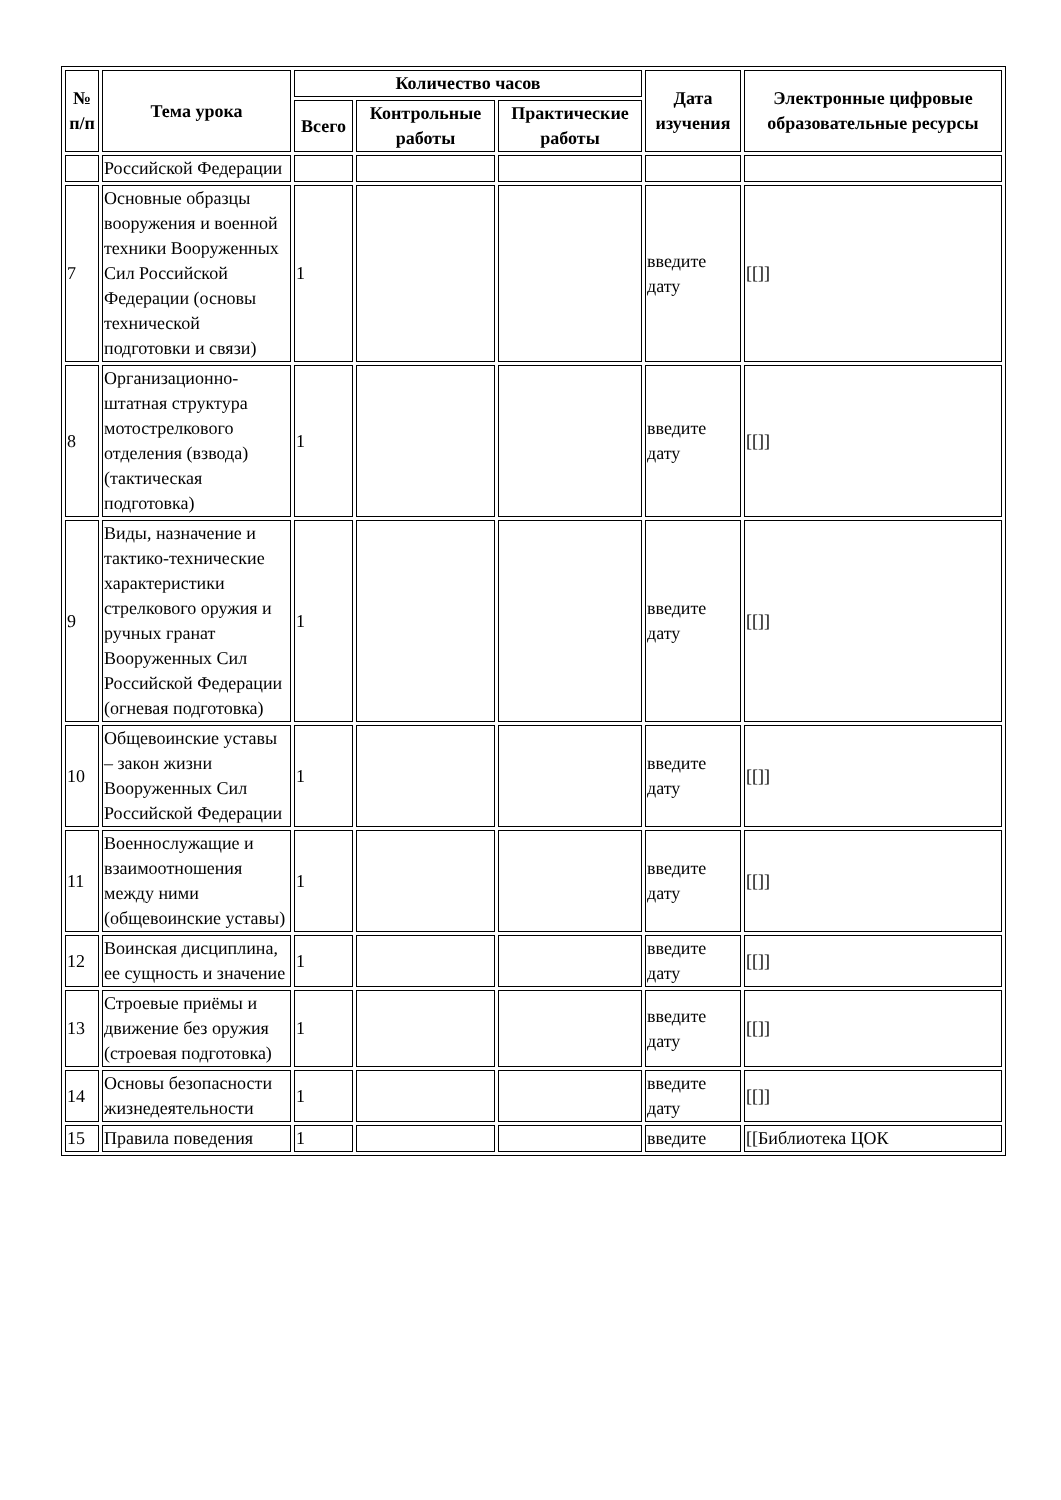| № п/п | Тема урока | Количество часов | | | Дата изучения | Электронные цифровые образовательные ресурсы |
| --- | --- | --- | --- | --- | --- | --- |
| | | Всего | Контрольные работы | Практические работы | | |
| | Российской Федерации | | | | | |
| 7 | Основные образцы вооружения и военной техники Вооруженных Сил Российской Федерации (основы технической подготовки и связи) | 1 | | | введите дату | [[]] |
| 8 | Организационно-штатная структура мотострелкового отделения (взвода) (тактическая подготовка) | 1 | | | введите дату | [[]] |
| 9 | Виды, назначение и тактико-технические характеристики стрелкового оружия и ручных гранат Вооруженных Сил Российской Федерации (огневая подготовка) | 1 | | | введите дату | [[]] |
| 10 | Общевоинские уставы – закон жизни Вооруженных Сил Российской Федерации | 1 | | | введите дату | [[]] |
| 11 | Военнослужащие и взаимоотношения между ними (общевоинские уставы) | 1 | | | введите дату | [[]] |
| 12 | Воинская дисциплина, ее сущность и значение | 1 | | | введите дату | [[]] |
| 13 | Строевые приёмы и движение без оружия (строевая подготовка) | 1 | | | введите дату | [[]] |
| 14 | Основы безопасности жизнедеятельности | 1 | | | введите дату | [[]] |
| 15 | Правила поведения | 1 | | | введите | [[Библиотека ЦОК |